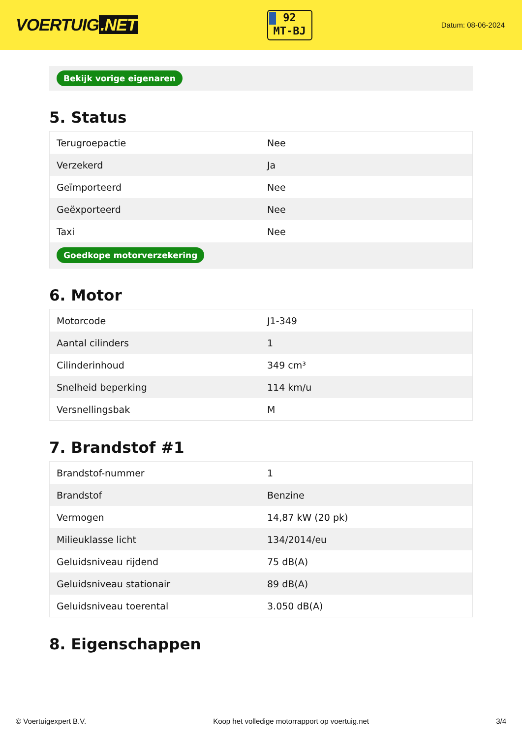VOERTUIG.NET
92
MT-BJ
Datum: 08-06-2024
Bekijk vorige eigenaren
5. Status
| Terugroepactie | Nee |
| Verzekerd | Ja |
| Geïmporteerd | Nee |
| Geëxporteerd | Nee |
| Taxi | Nee |
| Goedkope motorverzekering | |
6. Motor
| Motorcode | J1-349 |
| Aantal cilinders | 1 |
| Cilinderinhoud | 349 cm³ |
| Snelheid beperking | 114 km/u |
| Versnellingsbak | M |
7. Brandstof #1
| Brandstof-nummer | 1 |
| Brandstof | Benzine |
| Vermogen | 14,87 kW (20 pk) |
| Milieuklasse licht | 134/2014/eu |
| Geluidsniveau rijdend | 75 dB(A) |
| Geluidsniveau stationair | 89 dB(A) |
| Geluidsniveau toerental | 3.050 dB(A) |
8. Eigenschappen
© Voertuigexpert B.V. Koop het volledige motorrapport op voertuig.net 3/4